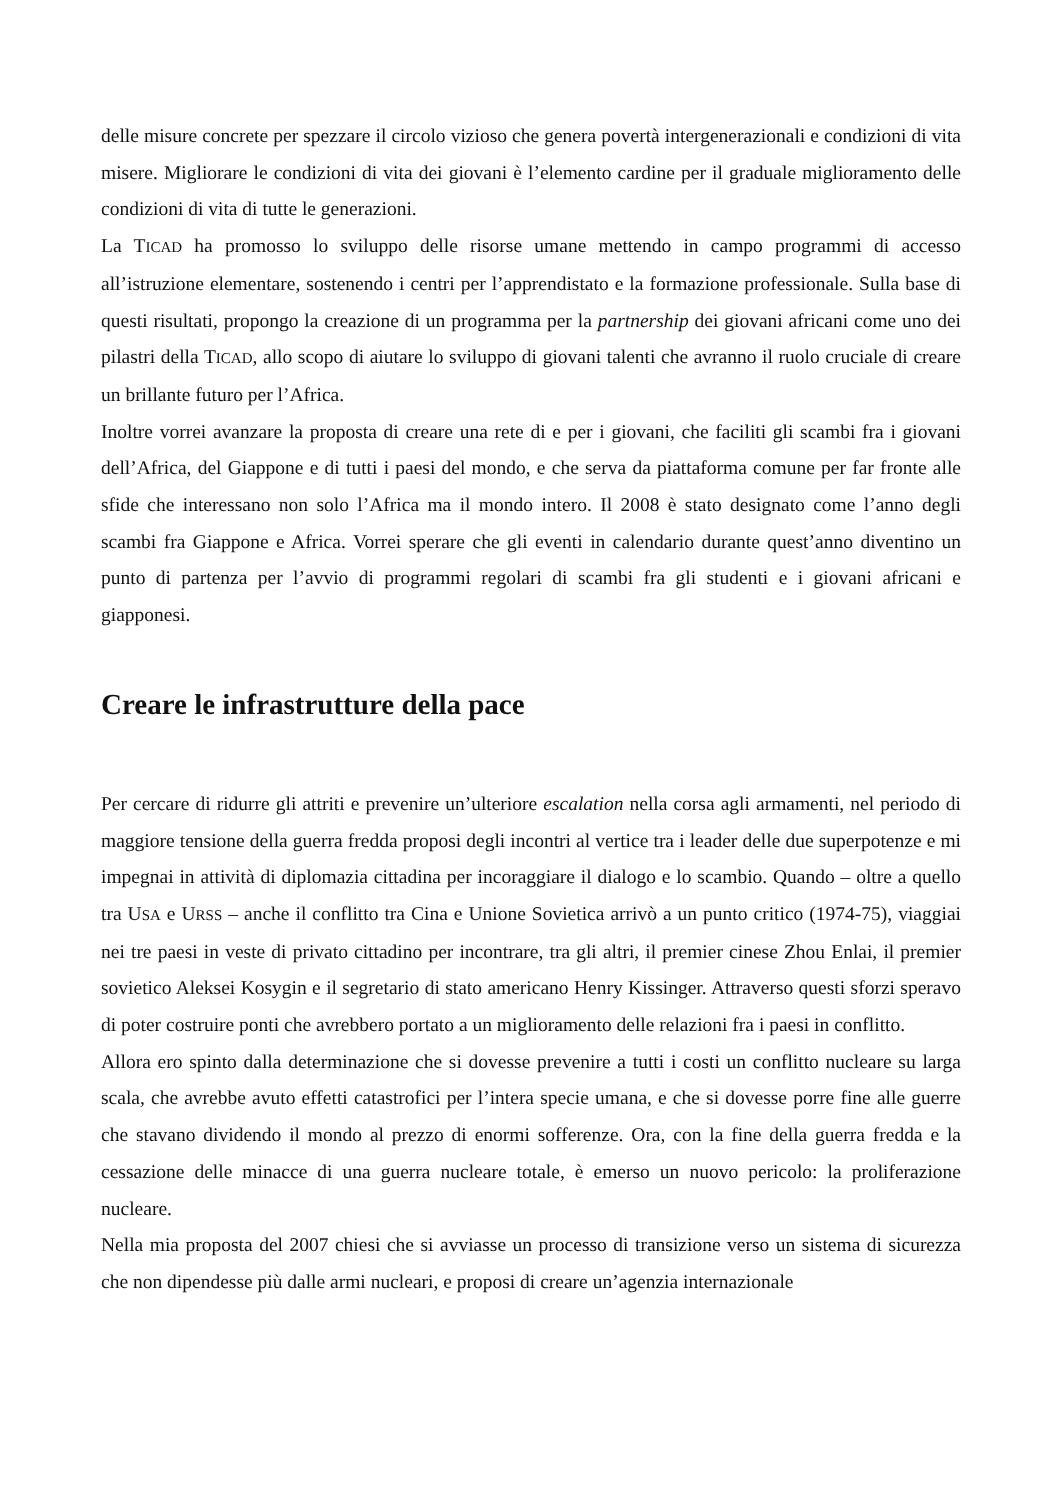delle misure concrete per spezzare il circolo vizioso che genera povertà intergenerazionali e condizioni di vita misere. Migliorare le condizioni di vita dei giovani è l’elemento cardine per il graduale miglioramento delle condizioni di vita di tutte le generazioni.
La TICAD ha promosso lo sviluppo delle risorse umane mettendo in campo programmi di accesso all’istruzione elementare, sostenendo i centri per l’apprendistato e la formazione professionale. Sulla base di questi risultati, propongo la creazione di un programma per la partnership dei giovani africani come uno dei pilastri della TICAD, allo scopo di aiutare lo sviluppo di giovani talenti che avranno il ruolo cruciale di creare un brillante futuro per l’Africa.
Inoltre vorrei avanzare la proposta di creare una rete di e per i giovani, che faciliti gli scambi fra i giovani dell’Africa, del Giappone e di tutti i paesi del mondo, e che serva da piattaforma comune per far fronte alle sfide che interessano non solo l’Africa ma il mondo intero. Il 2008 è stato designato come l’anno degli scambi fra Giappone e Africa. Vorrei sperare che gli eventi in calendario durante quest’anno diventino un punto di partenza per l’avvio di programmi regolari di scambi fra gli studenti e i giovani africani e giapponesi.
Creare le infrastrutture della pace
Per cercare di ridurre gli attriti e prevenire un’ulteriore escalation nella corsa agli armamenti, nel periodo di maggiore tensione della guerra fredda proposi degli incontri al vertice tra i leader delle due superpotenze e mi impegnai in attività di diplomazia cittadina per incoraggiare il dialogo e lo scambio. Quando – oltre a quello tra USA e URSS – anche il conflitto tra Cina e Unione Sovietica arrivò a un punto critico (1974-75), viaggiai nei tre paesi in veste di privato cittadino per incontrare, tra gli altri, il premier cinese Zhou Enlai, il premier sovietico Aleksei Kosygin e il segretario di stato americano Henry Kissinger. Attraverso questi sforzi speravo di poter costruire ponti che avrebbero portato a un miglioramento delle relazioni fra i paesi in conflitto.
Allora ero spinto dalla determinazione che si dovesse prevenire a tutti i costi un conflitto nucleare su larga scala, che avrebbe avuto effetti catastrofici per l’intera specie umana, e che si dovesse porre fine alle guerre che stavano dividendo il mondo al prezzo di enormi sofferenze. Ora, con la fine della guerra fredda e la cessazione delle minacce di una guerra nucleare totale, è emerso un nuovo pericolo: la proliferazione nucleare.
Nella mia proposta del 2007 chiesi che si avviasse un processo di transizione verso un sistema di sicurezza che non dipendesse più dalle armi nucleari, e proposi di creare un’agenzia internazionale